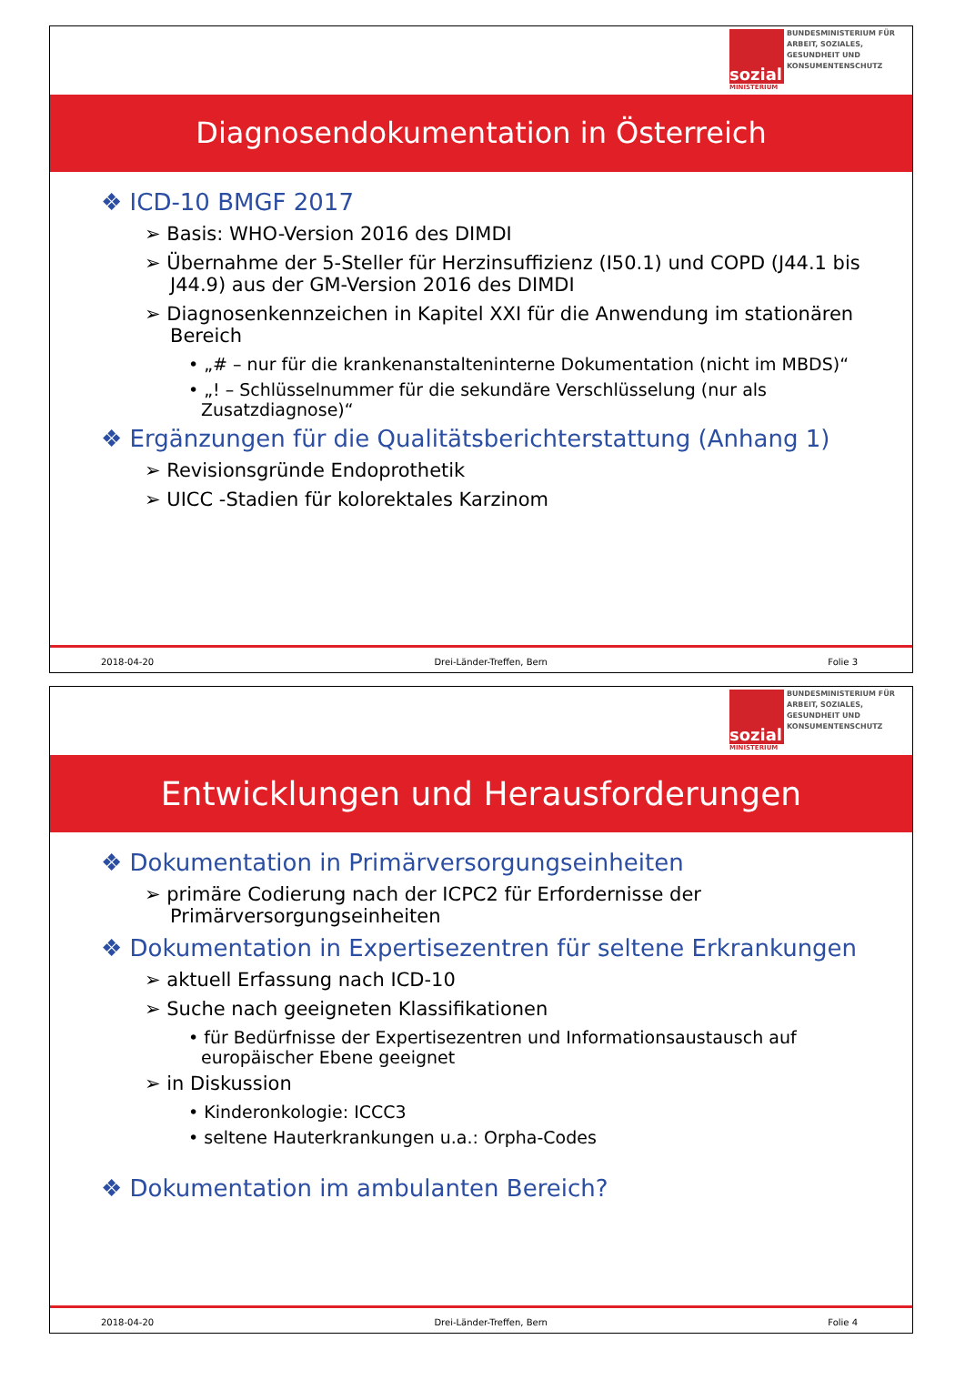sozial
MINISTERIUM
BUNDESMINISTERIUM FÜR ARBEIT, SOZIALES, GESUNDHEIT UND KONSUMENTENSCHUTZ
Diagnosendokumentation in Österreich
❖ ICD-10 BMGF 2017
➢ Basis: WHO-Version 2016 des DIMDI
➢ Übernahme der 5-Steller für Herzinsuffizienz (I50.1) und COPD (J44.1 bis J44.9) aus der GM-Version 2016 des DIMDI
➢ Diagnosenkennzeichen in Kapitel XXI für die Anwendung im stationären Bereich
• „# – nur für die krankenanstalteninterne Dokumentation (nicht im MBDS)“
• „! – Schlüsselnummer für die sekundäre Verschlüsselung (nur als Zusatzdiagnose)“
❖ Ergänzungen für die Qualitätsberichterstattung (Anhang 1)
➢ Revisionsgründe Endoprothetik
➢ UICC -Stadien für kolorektales Karzinom
2018-04-20 Drei-Länder-Treffen, Bern Folie 3
sozial
MINISTERIUM
BUNDESMINISTERIUM FÜR ARBEIT, SOZIALES, GESUNDHEIT UND KONSUMENTENSCHUTZ
Entwicklungen und Herausforderungen
❖ Dokumentation in Primärversorgungseinheiten
➢ primäre Codierung nach der ICPC2 für Erfordernisse der Primärversorgungseinheiten
❖ Dokumentation in Expertisezentren für seltene Erkrankungen
➢ aktuell Erfassung nach ICD-10
➢ Suche nach geeigneten Klassifikationen
• für Bedürfnisse der Expertisezentren und Informationsaustausch auf europäischer Ebene geeignet
➢ in Diskussion
• Kinderonkologie: ICCC3
• seltene Hauterkrankungen u.a.: Orpha-Codes
❖ Dokumentation im ambulanten Bereich?
2018-04-20 Drei-Länder-Treffen, Bern Folie 4